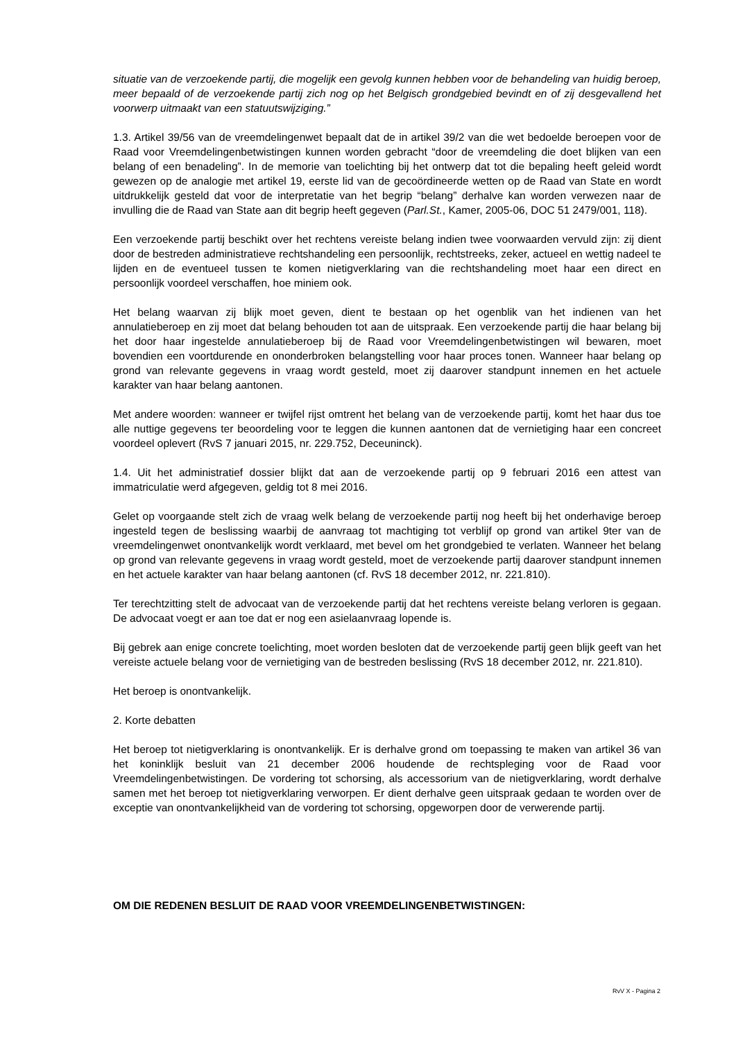situatie van de verzoekende partij, die mogelijk een gevolg kunnen hebben voor de behandeling van huidig beroep, meer bepaald of de verzoekende partij zich nog op het Belgisch grondgebied bevindt en of zij desgevallend het voorwerp uitmaakt van een statuutswijziging.”
1.3. Artikel 39/56 van de vreemdelingenwet bepaalt dat de in artikel 39/2 van die wet bedoelde beroepen voor de Raad voor Vreemdelingenbetwistingen kunnen worden gebracht “door de vreemdeling die doet blijken van een belang of een benadeling”. In de memorie van toelichting bij het ontwerp dat tot die bepaling heeft geleid wordt gewezen op de analogie met artikel 19, eerste lid van de gecoördineerde wetten op de Raad van State en wordt uitdrukkelijk gesteld dat voor de interpretatie van het begrip “belang” derhalve kan worden verwezen naar de invulling die de Raad van State aan dit begrip heeft gegeven (Parl.St., Kamer, 2005-06, DOC 51 2479/001, 118).
Een verzoekende partij beschikt over het rechtens vereiste belang indien twee voorwaarden vervuld zijn: zij dient door de bestreden administratieve rechtshandeling een persoonlijk, rechtstreeks, zeker, actueel en wettig nadeel te lijden en de eventueel tussen te komen nietigverklaring van die rechtshandeling moet haar een direct en persoonlijk voordeel verschaffen, hoe miniem ook.
Het belang waarvan zij blijk moet geven, dient te bestaan op het ogenblik van het indienen van het annulatieberoep en zij moet dat belang behouden tot aan de uitspraak. Een verzoekende partij die haar belang bij het door haar ingestelde annulatieberoep bij de Raad voor Vreemdelingenbetwistingen wil bewaren, moet bovendien een voortdurende en ononderbroken belangstelling voor haar proces tonen. Wanneer haar belang op grond van relevante gegevens in vraag wordt gesteld, moet zij daarover standpunt innemen en het actuele karakter van haar belang aantonen.
Met andere woorden: wanneer er twijfel rijst omtrent het belang van de verzoekende partij, komt het haar dus toe alle nuttige gegevens ter beoordeling voor te leggen die kunnen aantonen dat de vernietiging haar een concreet voordeel oplevert (RvS 7 januari 2015, nr. 229.752, Deceuninck).
1.4. Uit het administratief dossier blijkt dat aan de verzoekende partij op 9 februari 2016 een attest van immatriculatie werd afgegeven, geldig tot 8 mei 2016.
Gelet op voorgaande stelt zich de vraag welk belang de verzoekende partij nog heeft bij het onderhavige beroep ingesteld tegen de beslissing waarbij de aanvraag tot machtiging tot verblijf op grond van artikel 9ter van de vreemdelingenwet onontvankelijk wordt verklaard, met bevel om het grondgebied te verlaten. Wanneer het belang op grond van relevante gegevens in vraag wordt gesteld, moet de verzoekende partij daarover standpunt innemen en het actuele karakter van haar belang aantonen (cf. RvS 18 december 2012, nr. 221.810).
Ter terechtzitting stelt de advocaat van de verzoekende partij dat het rechtens vereiste belang verloren is gegaan. De advocaat voegt er aan toe dat er nog een asielaanvraag lopende is.
Bij gebrek aan enige concrete toelichting, moet worden besloten dat de verzoekende partij geen blijk geeft van het vereiste actuele belang voor de vernietiging van de bestreden beslissing (RvS 18 december 2012, nr. 221.810).
Het beroep is onontvankelijk.
2. Korte debatten
Het beroep tot nietigverklaring is onontvankelijk. Er is derhalve grond om toepassing te maken van artikel 36 van het koninklijk besluit van 21 december 2006 houdende de rechtspleging voor de Raad voor Vreemdelingenbetwistingen. De vordering tot schorsing, als accessorium van de nietigverklaring, wordt derhalve samen met het beroep tot nietigverklaring verworpen. Er dient derhalve geen uitspraak gedaan te worden over de exceptie van onontvankelijkheid van de vordering tot schorsing, opgeworpen door de verwerende partij.
OM DIE REDENEN BESLUIT DE RAAD VOOR VREEMDELINGENBETWISTINGEN:
RvV X - Pagina 2